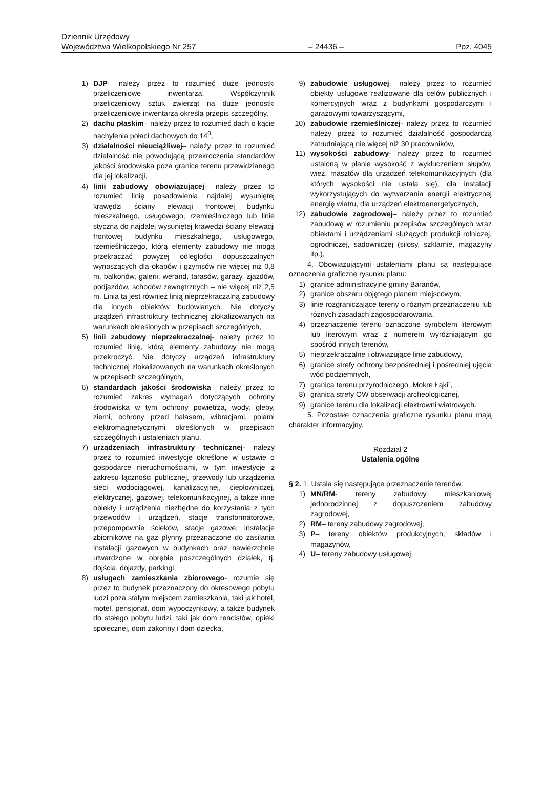Dziennik Urzędowy
Województwa Wielkopolskiego Nr 257 – 24436 – Poz. 4045
1) DJP– należy przez to rozumieć duże jednostki przeliczeniowe inwentarza. Współczynnik przeliczeniowy sztuk zwierząt na duże jednostki przeliczeniowe inwentarza określa przepis szczególny,
2) dachu płaskim– należy przez to rozumieć dach o kącie nachylenia połaci dachowych do 14<sup>0</sup>,
3) działalności nieuciążliwej– należy przez to rozumieć działalność nie powodującą przekroczenia standardów jakości środowiska poza granice terenu przewidzianego dla jej lokalizacji,
4) linii zabudowy obowiązującej– należy przez to rozumieć linię posadowienia najdalej wysuniętej krawędzi ściany elewacji frontowej budynku mieszkalnego, usługowego, rzemieślniczego lub linie styczną do najdalej wysuniętej krawędzi ściany elewacji frontowej budynku mieszkalnego, usługowego, rzemieślniczego, którą elementy zabudowy nie mogą przekraczać powyżej odległości dopuszczalnych wynoszących dla okapów i gzymsów nie więcej niż 0,8 m, balkonów, galerii, werand, tarasów, garaży, zjazdów, podjazdów, schodów zewnętrznych – nie więcej niż 2,5 m. Linia ta jest również linią nieprzekraczalną zabudowy dla innych obiektów budowlanych. Nie dotyczy urządzeń infrastruktury technicznej zlokalizowanych na warunkach określonych w przepisach szczególnych,
5) linii zabudowy nieprzekraczalnej- należy przez to rozumieć linię, którą elementy zabudowy nie mogą przekroczyć. Nie dotyczy urządzeń infrastruktury technicznej zlokalizowanych na warunkach określonych w przepisach szczególnych,
6) standardach jakości środowiska– należy przez to rozumieć zakres wymagań dotyczących ochrony środowiska w tym ochrony powietrza, wody, gleby, ziemi, ochrony przed hałasem, wibracjami, polami elektromagnetycznymi określonych w przepisach szczególnych i ustaleniach planu,
7) urządzeniach infrastruktury technicznej- należy przez to rozumieć inwestycje określone w ustawie o gospodarce nieruchomościami, w tym inwestycje z zakresu łączności publicznej, przewody lub urządzenia sieci wodociągowej, kanalizacyjnej, ciepłowniczej, elektrycznej, gazowej, telekomunikacyjnej, a także inne obiekty i urządzenia niezbędne do korzystania z tych przewodów i urządzeń, stacje transformatorowe, przepompownie ścieków, stacje gazowe, instalacje zbiornikowe na gaz płynny przeznaczone do zasilania instalacji gazowych w budynkach oraz nawierzchnie utwardzone w obrębie poszczególnych działek, tj. dojścia, dojazdy, parkingi,
8) usługach zamieszkania zbiorowego- rozumie się przez to budynek przeznaczony do okresowego pobytu ludzi poza stałym miejscem zamieszkania, taki jak hotel, motel, pensjonat, dom wypoczynkowy, a także budynek do stałego pobytu ludzi, taki jak dom rencistów, opieki społecznej, dom zakonny i dom dziecka,
9) zabudowie usługowej– należy przez to rozumieć obiekty usługowe realizowane dla celów publicznych i komercyjnych wraz z budynkami gospodarczymi i garażowymi towarzyszącymi,
10) zabudowie rzemieślniczej- należy przez to rozumieć należy przez to rozumieć działalność gospodarczą zatrudniającą nie więcej niż 30 pracowników,
11) wysokości zabudowy- należy przez to rozumieć ustaloną w planie wysokość z wykluczeniem słupów, wież, masztów dla urządzeń telekomunikacyjnych (dla których wysokości nie ustala się), dla instalacji wykorzystujących do wytwarzania energii elektrycznej energię wiatru, dla urządzeń elektroenergetycznych,
12) zabudowie zagrodowej– należy przez to rozumieć zabudowę w rozumieniu przepisów szczególnych wraz obiektami i urządzeniami służących produkcji rolniczej, ogrodniczej, sadowniczej (silosy, szklarnie, magazyny itp.),
4. Obowiązującymi ustaleniami planu są następujące oznaczenia graficzne rysunku planu:
1) granice administracyjne gminy Baranów,
2) granice obszaru objętego planem miejscowym,
3) linie rozgraniczające tereny o różnym przeznaczeniu lub różnych zasadach zagospodarowania,
4) przeznaczenie terenu oznaczone symbolem literowym lub literowym wraz z numerem wyróżniającym go spośród innych terenów,
5) nieprzekraczalne i obwiązujące linie zabudowy,
6) granice strefy ochrony bezpośredniej i pośredniej ujęcia wód podziemnych,
7) granica terenu przyrodniczego „Mokre Łąki”,
8) granica strefy OW obserwacji archeologicznej,
9) granice terenu dla lokalizacji elektrowni wiatrowych.
5. Pozostałe oznaczenia graficzne rysunku planu mają charakter informacyjny.
Rozdział 2
Ustalenia ogólne
§ 2. 1. Ustala się następujące przeznaczenie terenów:
1) MN/RM- tereny zabudowy mieszkaniowej jednorodzinnej z dopuszczeniem zabudowy zagrodowej,
2) RM– tereny zabudowy zagrodowej,
3) P– tereny obiektów produkcyjnych, składów i magazynów,
4) U– tereny zabudowy usługowej,